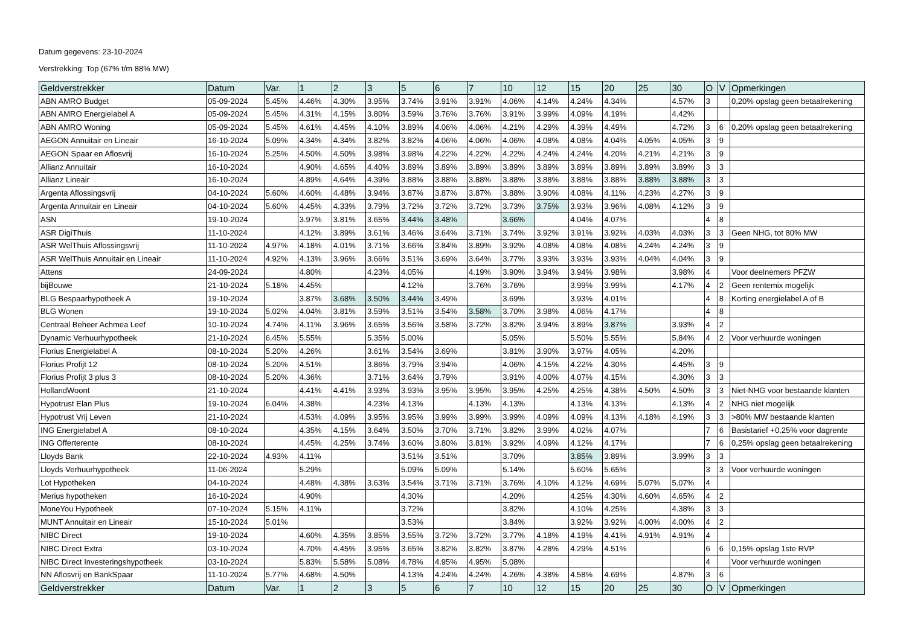Datum gegevens: 23-10-2024
Verstrekking: Top (67% t/m 88% MW)
| Geldverstrekker | Datum | Var. | 1 | 2 | 3 | 5 | 6 | 7 | 10 | 12 | 15 | 20 | 25 | 30 | O | V | Opmerkingen |
| --- | --- | --- | --- | --- | --- | --- | --- | --- | --- | --- | --- | --- | --- | --- | --- | --- | --- |
| ABN AMRO Budget | 05-09-2024 | 5.45% | 4.46% | 4.30% | 3.95% | 3.74% | 3.91% | 3.91% | 4.06% | 4.14% | 4.24% | 4.34% | | 4.57% | 3 | | 0,20% opslag geen betaalrekening |
| ABN AMRO Energielabel A | 05-09-2024 | 5.45% | 4.31% | 4.15% | 3.80% | 3.59% | 3.76% | 3.76% | 3.91% | 3.99% | 4.09% | 4.19% | | 4.42% | | | |
| ABN AMRO Woning | 05-09-2024 | 5.45% | 4.61% | 4.45% | 4.10% | 3.89% | 4.06% | 4.06% | 4.21% | 4.29% | 4.39% | 4.49% | | 4.72% | 3 | 6 | 0,20% opslag geen betaalrekening |
| AEGON Annuitair en Lineair | 16-10-2024 | 5.09% | 4.34% | 4.34% | 3.82% | 3.82% | 4.06% | 4.06% | 4.06% | 4.08% | 4.08% | 4.04% | 4.05% | 4.05% | 3 | 9 | |
| AEGON Spaar en Aflosvrij | 16-10-2024 | 5.25% | 4.50% | 4.50% | 3.98% | 3.98% | 4.22% | 4.22% | 4.22% | 4.24% | 4.24% | 4.20% | 4.21% | 4.21% | 3 | 9 | |
| Allianz Annuitair | 16-10-2024 | | 4.90% | 4.65% | 4.40% | 3.89% | 3.89% | 3.89% | 3.89% | 3.89% | 3.89% | 3.89% | 3.89% | 3.89% | 3 | 3 | |
| Allianz Lineair | 16-10-2024 | | 4.89% | 4.64% | 4.39% | 3.88% | 3.88% | 3.88% | 3.88% | 3.88% | 3.88% | 3.88% | 3.88% | 3.88% | 3 | 3 | |
| Argenta Aflossingsvrij | 04-10-2024 | 5.60% | 4.60% | 4.48% | 3.94% | 3.87% | 3.87% | 3.87% | 3.88% | 3.90% | 4.08% | 4.11% | 4.23% | 4.27% | 3 | 9 | |
| Argenta Annuitair en Lineair | 04-10-2024 | 5.60% | 4.45% | 4.33% | 3.79% | 3.72% | 3.72% | 3.72% | 3.73% | 3.75% | 3.93% | 3.96% | 4.08% | 4.12% | 3 | 9 | |
| ASN | 19-10-2024 | | 3.97% | 3.81% | 3.65% | 3.44% | 3.48% | | 3.66% | | 4.04% | 4.07% | | | 4 | 8 | |
| ASR DigiThuis | 11-10-2024 | | 4.12% | 3.89% | 3.61% | 3.46% | 3.64% | 3.71% | 3.74% | 3.92% | 3.91% | 3.92% | 4.03% | 4.03% | 3 | 3 | Geen NHG, tot 80% MW |
| ASR WelThuis Aflossingsvrij | 11-10-2024 | 4.97% | 4.18% | 4.01% | 3.71% | 3.66% | 3.84% | 3.89% | 3.92% | 4.08% | 4.08% | 4.08% | 4.24% | 4.24% | 3 | 9 | |
| ASR WelThuis Annuitair en Lineair | 11-10-2024 | 4.92% | 4.13% | 3.96% | 3.66% | 3.51% | 3.69% | 3.64% | 3.77% | 3.93% | 3.93% | 3.93% | 4.04% | 4.04% | 3 | 9 | |
| Attens | 24-09-2024 | | 4.80% | | 4.23% | 4.05% | | 4.19% | 3.90% | 3.94% | 3.94% | 3.98% | | 3.98% | 4 | | Voor deelnemers PFZW |
| bijBouwe | 21-10-2024 | 5.18% | 4.45% | | | 4.12% | | 3.76% | 3.76% | | 3.99% | 3.99% | | 4.17% | 4 | 2 | Geen rentemix mogelijk |
| BLG Bespaarhypotheek A | 19-10-2024 | | 3.87% | 3.68% | 3.50% | 3.44% | 3.49% | | 3.69% | | 3.93% | 4.01% | | | 4 | 8 | Korting energielabel A of B |
| BLG Wonen | 19-10-2024 | 5.02% | 4.04% | 3.81% | 3.59% | 3.51% | 3.54% | 3.58% | 3.70% | 3.98% | 4.06% | 4.17% | | | 4 | 8 | |
| Centraal Beheer Achmea Leef | 10-10-2024 | 4.74% | 4.11% | 3.96% | 3.65% | 3.56% | 3.58% | 3.72% | 3.82% | 3.94% | 3.89% | 3.87% | | 3.93% | 4 | 2 | |
| Dynamic Verhuurhypotheek | 21-10-2024 | 6.45% | 5.55% | | 5.35% | 5.00% | | | 5.05% | | 5.50% | 5.55% | | 5.84% | 4 | 2 | Voor verhuurde woningen |
| Florius Energielabel A | 08-10-2024 | 5.20% | 4.26% | | 3.61% | 3.54% | 3.69% | | 3.81% | 3.90% | 3.97% | 4.05% | | 4.20% | | | |
| Florius Profijt 12 | 08-10-2024 | 5.20% | 4.51% | | 3.86% | 3.79% | 3.94% | | 4.06% | 4.15% | 4.22% | 4.30% | | 4.45% | 3 | 9 | |
| Florius Profijt 3 plus 3 | 08-10-2024 | 5.20% | 4.36% | | 3.71% | 3.64% | 3.79% | | 3.91% | 4.00% | 4.07% | 4.15% | | 4.30% | 3 | 3 | |
| HollandWoont | 21-10-2024 | | 4.41% | 4.41% | 3.93% | 3.93% | 3.95% | 3.95% | 3.95% | 4.25% | 4.25% | 4.38% | 4.50% | 4.50% | 3 | 3 | Niet-NHG voor bestaande klanten |
| Hypotrust Elan Plus | 19-10-2024 | 6.04% | 4.38% | | 4.23% | 4.13% | | 4.13% | 4.13% | | 4.13% | 4.13% | | 4.13% | 4 | 2 | NHG niet mogelijk |
| Hypotrust Vrij Leven | 21-10-2024 | | 4.53% | 4.09% | 3.95% | 3.95% | 3.99% | 3.99% | 3.99% | 4.09% | 4.09% | 4.13% | 4.18% | 4.19% | 3 | 3 | >80% MW bestaande klanten |
| ING Energielabel A | 08-10-2024 | | 4.35% | 4.15% | 3.64% | 3.50% | 3.70% | 3.71% | 3.82% | 3.99% | 4.02% | 4.07% | | | 7 | 6 | Basistarief +0,25% voor dagrente |
| ING Offerterente | 08-10-2024 | | 4.45% | 4.25% | 3.74% | 3.60% | 3.80% | 3.81% | 3.92% | 4.09% | 4.12% | 4.17% | | | 7 | 6 | 0,25% opslag geen betaalrekening |
| Lloyds Bank | 22-10-2024 | 4.93% | 4.11% | | | 3.51% | 3.51% | | 3.70% | | 3.85% | 3.89% | | 3.99% | 3 | 3 | |
| Lloyds Verhuurhypotheek | 11-06-2024 | | 5.29% | | | 5.09% | 5.09% | | 5.14% | | 5.60% | 5.65% | | | 3 | 3 | Voor verhuurde woningen |
| Lot Hypotheken | 04-10-2024 | | 4.48% | 4.38% | 3.63% | 3.54% | 3.71% | 3.71% | 3.76% | 4.10% | 4.12% | 4.69% | 5.07% | 5.07% | 4 | | |
| Merius hypotheken | 16-10-2024 | | 4.90% | | | 4.30% | | | 4.20% | | 4.25% | 4.30% | 4.60% | 4.65% | 4 | 2 | |
| MoneYou Hypotheek | 07-10-2024 | 5.15% | 4.11% | | | 3.72% | | | 3.82% | | 4.10% | 4.25% | | 4.38% | 3 | 3 | |
| MUNT Annuitair en Lineair | 15-10-2024 | 5.01% | | | | 3.53% | | | 3.84% | | 3.92% | 3.92% | 4.00% | 4.00% | 4 | 2 | |
| NIBC Direct | 19-10-2024 | | 4.60% | 4.35% | 3.85% | 3.55% | 3.72% | 3.72% | 3.77% | 4.18% | 4.19% | 4.41% | 4.91% | 4.91% | 4 | | |
| NIBC Direct Extra | 03-10-2024 | | 4.70% | 4.45% | 3.95% | 3.65% | 3.82% | 3.82% | 3.87% | 4.28% | 4.29% | 4.51% | | | 6 | 6 | 0,15% opslag 1ste RVP |
| NIBC Direct Investeringshypotheek | 03-10-2024 | | 5.83% | 5.58% | 5.08% | 4.78% | 4.95% | 4.95% | 5.08% | | | | | | 4 | | Voor verhuurde woningen |
| NN Aflosvrij en BankSpaar | 11-10-2024 | 5.77% | 4.68% | 4.50% | | 4.13% | 4.24% | 4.24% | 4.26% | 4.38% | 4.58% | 4.69% | | 4.87% | 3 | 6 | |
| Geldverstrekker | Datum | Var. | 1 | 2 | 3 | 5 | 6 | 7 | 10 | 12 | 15 | 20 | 25 | 30 | O | V | Opmerkingen |